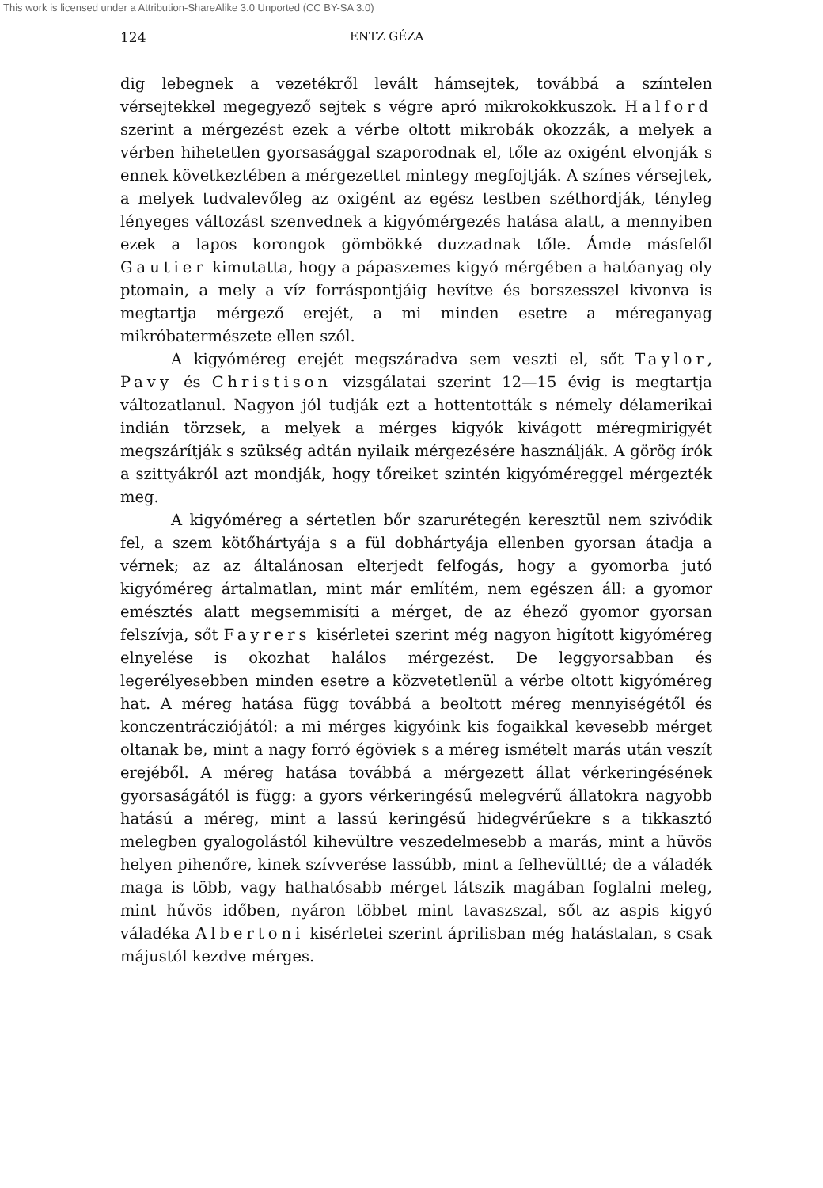This work is licensed under a Attribution-ShareAlike 3.0 Unported (CC BY-SA 3.0)
124 ENTZ GÉZA
dig lebegnek a vezetékről levált hámsejtek, továbbá a színtelen vérsejtekkel megegyező sejtek s végre apró mikrokokkuszok. Halford szerint a mérgezést ezek a vérbe oltott mikrobák okozzák, a melyek a vérben hihetetlen gyorsasággal szaporodnak el, tőle az oxigént elvonják s ennek következtében a mérgezettet mintegy megfojtják. A színes vérsejtek, a melyek tudvalevőleg az oxigént az egész testben széthordják, tényleg lényeges változást szenvednek a kigyómérgezés hatása alatt, a mennyiben ezek a lapos korongok gömbökké duzzadnak tőle. Ámde másfelől Gautier kimutatta, hogy a pápaszemes kigyó mérgében a hatóanyag oly ptomain, a mely a víz forráspontjáig hevítve és borszesszel kivonva is megtartja mérgező erejét, a mi minden esetre a méreganyag mikróbatermészete ellen szól.
A kigyóméreg erejét megszáradva sem veszti el, sőt Taylor, Pavy és Christison vizsgálatai szerint 12—15 évig is megtartja változatlanul. Nagyon jól tudják ezt a hottentották s némely délamerikai indián törzsek, a melyek a mérges kigyók kivágott méregmirigyét megszárítják s szükség adtán nyilaik mérgezésére használják. A görög írók a szittyákról azt mondják, hogy tőreiket szintén kigyóméreggel mérgezték meg.
A kigyóméreg a sértetlen bőr szarurétegén keresztül nem szivódik fel, a szem kötőhártyája s a fül dobhártyája ellenben gyorsan átadja a vérnek; az az általánosan elterjedt felfogás, hogy a gyomorba jutó kigyóméreg ártalmatlan, mint már említém, nem egészen áll: a gyomor emésztés alatt megsemmisíti a mérget, de az éhező gyomor gyorsan felszívja, sőt Fayrers kisérletei szerint még nagyon higított kigyóméreg elnyelése is okozhat halálos mérgezést. De leggyorsabban és legerélyesebben minden esetre a közvetetlenül a vérbe oltott kigyóméreg hat. A méreg hatása függ továbbá a beoltott méreg mennyiségétől és konczentrácziójától: a mi mérges kigyóink kis fogaikkal kevesebb mérget oltanak be, mint a nagy forró égöviek s a méreg ismételt marás után veszít erejéből. A méreg hatása továbbá a mérgezett állat vérkeringésének gyorsaságától is függ: a gyors vérkeringésű melegvérű állatokra nagyobb hatású a méreg, mint a lassú keringésű hidegvérűekre s a tikkasztó melegben gyalogolástól kihevültre veszedelmesebb a marás, mint a hüvös helyen pihenőre, kinek szívverése lassúbb, mint a felhevültté; de a váladék maga is több, vagy hathatósabb mérget látszik magában foglalni meleg, mint hűvös időben, nyáron többet mint tavaszszal, sőt az aspis kigyó váladéka Albertoni kisérletei szerint áprilisban még hatástalan, s csak májustól kezdve mérges.